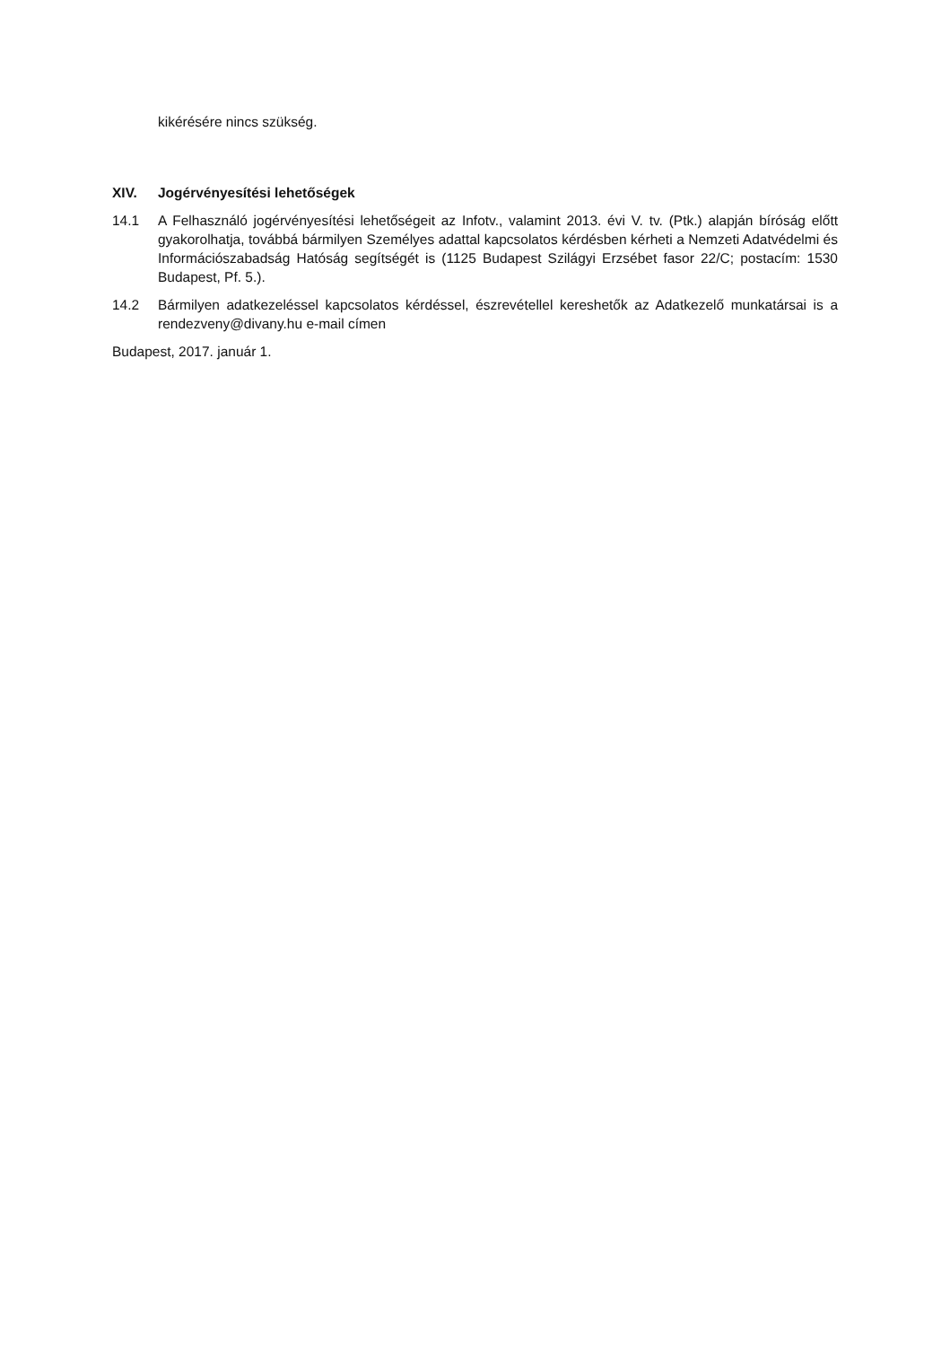kikérésére nincs szükség.
XIV. Jogérvényesítési lehetőségek
14.1 A Felhasználó jogérvényesítési lehetőségeit az Infotv., valamint 2013. évi V. tv. (Ptk.) alapján bíróság előtt gyakorolhatja, továbbá bármilyen Személyes adattal kapcsolatos kérdésben kérheti a Nemzeti Adatvédelmi és Információszabadság Hatóság segítségét is (1125 Budapest Szilágyi Erzsébet fasor 22/C; postacím: 1530 Budapest, Pf. 5.).
14.2 Bármilyen adatkezeléssel kapcsolatos kérdéssel, észrevétellel kereshetők az Adatkezelő munkatársai is a rendezveny@divany.hu e-mail címen
Budapest, 2017. január 1.